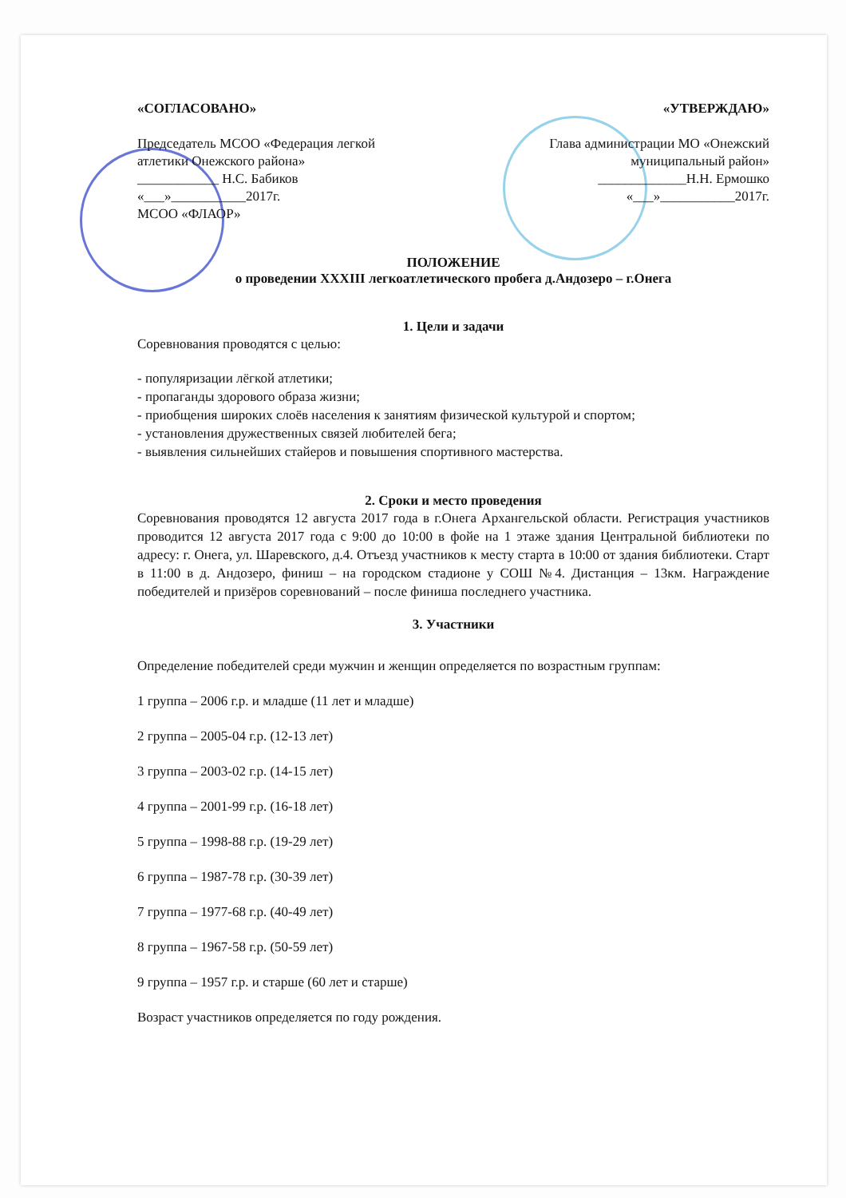«СОГЛАСОВАНО»
Председатель МСОО «Федерация легкой атлетики Онежского района»
____________ Н.С. Бабиков
«___»___________2017г.
МСОО «ФЛАОР»
«УТВЕРЖДАЮ»
Глава администрации МО «Онежский муниципальный район»
_____________Н.Н. Ермошко
«___»___________2017г.
ПОЛОЖЕНИЕ
о проведении XXXIII легкоатлетического пробега д.Андозеро – г.Онега
1. Цели и задачи
Соревнования проводятся с целью:
- популяризации лёгкой атлетики;
- пропаганды здорового образа жизни;
- приобщения широких слоёв населения к занятиям физической культурой и спортом;
- установления дружественных связей любителей бега;
- выявления сильнейших стайеров и повышения спортивного мастерства.
2. Сроки и место проведения
Соревнования проводятся 12 августа 2017 года в г.Онега Архангельской области. Регистрация участников проводится 12 августа 2017 года с 9:00 до 10:00 в фойе на 1 этаже здания Центральной библиотеки по адресу: г. Онега, ул. Шаревского, д.4. Отъезд участников к месту старта в 10:00 от здания библиотеки. Старт в 11:00 в д. Андозеро, финиш – на городском стадионе у СОШ №4. Дистанция – 13км. Награждение победителей и призёров соревнований – после финиша последнего участника.
3. Участники
Определение победителей среди мужчин и женщин определяется по возрастным группам:
1 группа – 2006 г.р. и младше (11 лет и младше)
2 группа – 2005-04 г.р. (12-13 лет)
3 группа – 2003-02 г.р. (14-15 лет)
4 группа – 2001-99 г.р. (16-18 лет)
5 группа – 1998-88 г.р. (19-29 лет)
6 группа – 1987-78 г.р. (30-39 лет)
7 группа – 1977-68 г.р. (40-49 лет)
8 группа – 1967-58 г.р. (50-59 лет)
9 группа – 1957 г.р. и старше (60 лет и старше)
Возраст участников определяется по году рождения.